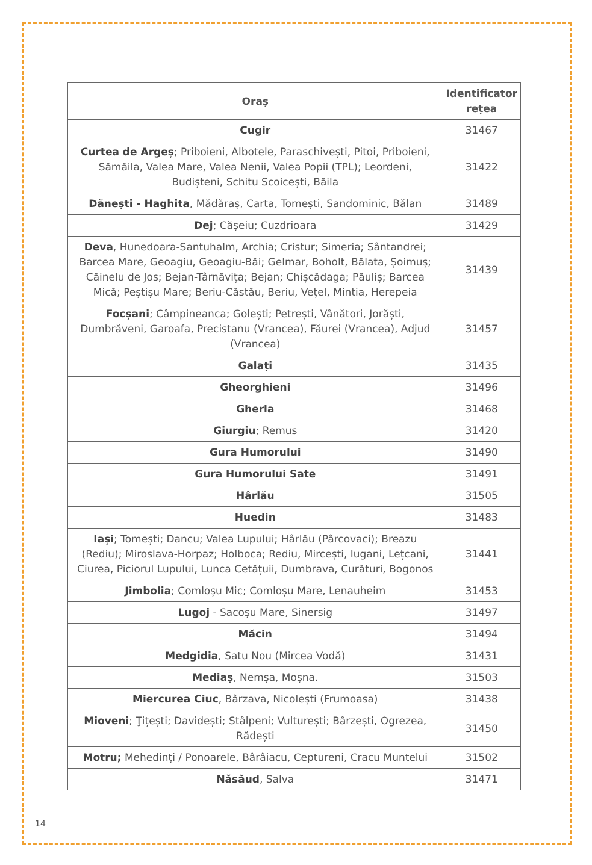| Oraș | Identificator rețea |
| --- | --- |
| Cugir | 31467 |
| Curtea de Argeș ; Priboieni, Albotele, Paraschivești, Pitoi, Priboieni, Sămăila, Valea Mare, Valea Nenii, Valea Popii (TPL); Leordeni, Budiștenі, Schitu Scoicești, Băila | 31422 |
| Dănești - Haghita , Mădăraș, Carta, Tomești, Sandominic, Bălan | 31489 |
| Dej ; Cășeiu; Cuzdrioara | 31429 |
| Deva , Hunedoara-Santuhalm, Archia; Cristur; Simeria; Sântandrei; Barcea Mare, Geoagiu, Geoagiu-Băi; Gelmar, Boholt, Bălata, Șoimuș; Căinelu de Jos; Bejan-Târnăvița; Bejan; Chișcădaga; Păuliș; Barcea Mică; Peștișu Mare; Beriu-Căstău, Beriu, Vețel, Mintia, Herepeia | 31439 |
| Focșani ; Câmpineanca; Golești; Petrești, Vânători, Jorăști, Dumbrăveni, Garoafa, Precistanu (Vrancea), Făurei (Vrancea), Adjud (Vrancea) | 31457 |
| Galați | 31435 |
| Gheorghieni | 31496 |
| Gherla | 31468 |
| Giurgiu ; Remus | 31420 |
| Gura Humorului | 31490 |
| Gura Humorului Sate | 31491 |
| Hârlău | 31505 |
| Huedin | 31483 |
| Iași ; Tomești; Dancu; Valea Lupului; Hârlău (Pârcovaci); Breazu (Rediu); Miroslava-Horpaz; Holboca; Rediu, Mircești, Iugani, Lețcani, Ciurea, Piciorul Lupului, Lunca Cetățuii, Dumbrava, Curături, Bogonos | 31441 |
| Jimbolia ; Comloșu Mic; Comloșu Mare, Lenauheim | 31453 |
| Lugoj - Sacoșu Mare, Sinersig | 31497 |
| Măcin | 31494 |
| Medgidia , Satu Nou (Mircea Vodă) | 31431 |
| Mediaș , Nemșa, Moșna. | 31503 |
| Miercurea Ciuc , Bârzava, Nicolești (Frumoasa) | 31438 |
| Mioveni ; Ţițești; Davidești; Stâlpeni; Vulturești; Bârzești, Ogrezea, Rădești | 31450 |
| Motru; Mehedinți / Ponoarele, Bârâiacu, Ceptureni, Cracu Muntelui | 31502 |
| Năsăud , Salva | 31471 |
14